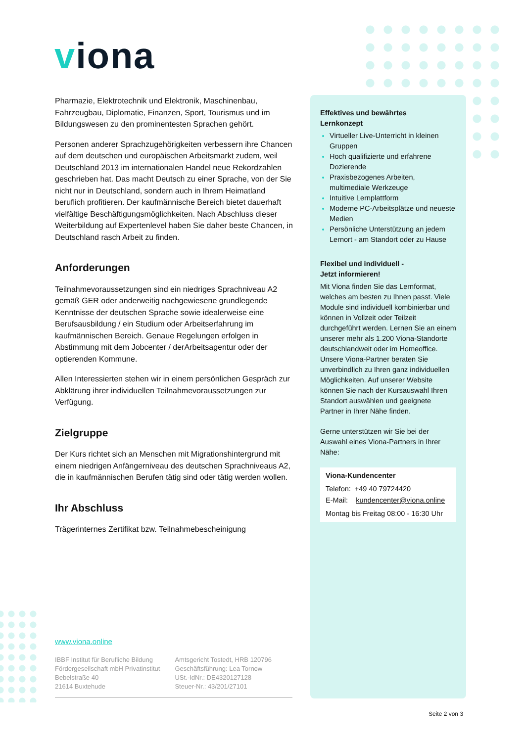viona
Pharmazie, Elektrotechnik und Elektronik, Maschinenbau, Fahrzeugbau, Diplomatie, Finanzen, Sport, Tourismus und im Bildungswesen zu den prominentesten Sprachen gehört.
Personen anderer Sprachzugehörigkeiten verbessern ihre Chancen auf dem deutschen und europäischen Arbeitsmarkt zudem, weil Deutschland 2013 im internationalen Handel neue Rekordzahlen geschrieben hat. Das macht Deutsch zu einer Sprache, von der Sie nicht nur in Deutschland, sondern auch in Ihrem Heimatland beruflich profitieren. Der kaufmännische Bereich bietet dauerhaft vielfältige Beschäftigungsmöglichkeiten. Nach Abschluss dieser Weiterbildung auf Expertenlevel haben Sie daher beste Chancen, in Deutschland rasch Arbeit zu finden.
Anforderungen
Teilnahmevoraussetzungen sind ein niedriges Sprachniveau A2 gemäß GER oder anderweitig nachgewiesene grundlegende Kenntnisse der deutschen Sprache sowie idealerweise eine Berufsausbildung / ein Studium oder Arbeitserfahrung im kaufmännischen Bereich. Genaue Regelungen erfolgen in Abstimmung mit dem Jobcenter / derArbeitsagentur oder der optierenden Kommune.
Allen Interessierten stehen wir in einem persönlichen Gespräch zur Abklärung ihrer individuellen Teilnahmevoraussetzungen zur Verfügung.
Zielgruppe
Der Kurs richtet sich an Menschen mit Migrationshintergrund mit einem niedrigen Anfängerniveau des deutschen Sprachniveaus A2, die in kaufmännischen Berufen tätig sind oder tätig werden wollen.
Ihr Abschluss
Trägerinternes Zertifikat bzw. Teilnahmebescheinigung
Effektives und bewährtes
Lernkonzept
Virtueller Live-Unterricht in kleinen Gruppen
Hoch qualifizierte und erfahrene Dozierende
Praxisbezogenes Arbeiten, multimediale Werkzeuge
Intuitive Lernplattform
Moderne PC-Arbeitsplätze und neueste Medien
Persönliche Unterstützung an jedem Lernort - am Standort oder zu Hause
Flexibel und individuell -
Jetzt informieren!
Mit Viona finden Sie das Lernformat, welches am besten zu Ihnen passt. Viele Module sind individuell kombinierbar und können in Vollzeit oder Teilzeit durchgeführt werden. Lernen Sie an einem unserer mehr als 1.200 Viona-Standorte deutschlandweit oder im Homeoffice. Unsere Viona-Partner beraten Sie unverbindlich zu Ihren ganz individuellen Möglichkeiten. Auf unserer Website können Sie nach der Kursauswahl Ihren Standort auswählen und geeignete Partner in Ihrer Nähe finden.
Gerne unterstützen wir Sie bei der Auswahl eines Viona-Partners in Ihrer Nähe:
Viona-Kundencenter
Telefon: +49 40 79724420
E-Mail: kundencenter@viona.online
Montag bis Freitag 08:00 - 16:30 Uhr
www.viona.online
IBBF Institut für Berufliche Bildung
Fördergesellschaft mbH Privatinstitut
Bebelstraße 40
21614 Buxtehude
Amtsgericht Tostedt, HRB 120796
Geschäftsführung: Lea Tornow
USt.-IdNr.: DE4320127128
Steuer-Nr.: 43/201/27101
Seite 2 von 3